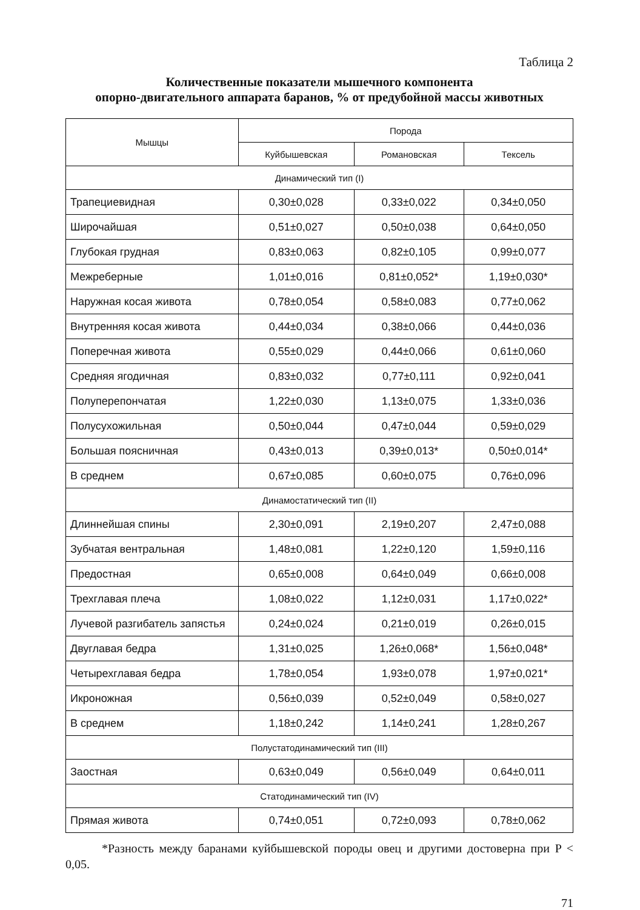Таблица 2
Количественные показатели мышечного компонента
опорно-двигательного аппарата баранов, % от предубойной массы животных
| Мышцы | Порода | | |
| --- | --- | --- | --- |
| | Куйбышевская | Романовская | Тексель |
| Динамический тип (I) | | | |
| Трапециевидная | 0,30±0,028 | 0,33±0,022 | 0,34±0,050 |
| Широчайшая | 0,51±0,027 | 0,50±0,038 | 0,64±0,050 |
| Глубокая грудная | 0,83±0,063 | 0,82±0,105 | 0,99±0,077 |
| Межреберные | 1,01±0,016 | 0,81±0,052* | 1,19±0,030* |
| Наружная косая живота | 0,78±0,054 | 0,58±0,083 | 0,77±0,062 |
| Внутренняя косая живота | 0,44±0,034 | 0,38±0,066 | 0,44±0,036 |
| Поперечная живота | 0,55±0,029 | 0,44±0,066 | 0,61±0,060 |
| Средняя ягодичная | 0,83±0,032 | 0,77±0,111 | 0,92±0,041 |
| Полуперепончатая | 1,22±0,030 | 1,13±0,075 | 1,33±0,036 |
| Полусухожильная | 0,50±0,044 | 0,47±0,044 | 0,59±0,029 |
| Большая поясничная | 0,43±0,013 | 0,39±0,013* | 0,50±0,014* |
| В среднем | 0,67±0,085 | 0,60±0,075 | 0,76±0,096 |
| Динамостатический тип (II) | | | |
| Длиннейшая спины | 2,30±0,091 | 2,19±0,207 | 2,47±0,088 |
| Зубчатая вентральная | 1,48±0,081 | 1,22±0,120 | 1,59±0,116 |
| Предостная | 0,65±0,008 | 0,64±0,049 | 0,66±0,008 |
| Трехглавая плеча | 1,08±0,022 | 1,12±0,031 | 1,17±0,022* |
| Лучевой разгибатель запястья | 0,24±0,024 | 0,21±0,019 | 0,26±0,015 |
| Двуглавая бедра | 1,31±0,025 | 1,26±0,068* | 1,56±0,048* |
| Четырехглавая бедра | 1,78±0,054 | 1,93±0,078 | 1,97±0,021* |
| Икроножная | 0,56±0,039 | 0,52±0,049 | 0,58±0,027 |
| В среднем | 1,18±0,242 | 1,14±0,241 | 1,28±0,267 |
| Полустатодинамический тип (III) | | | |
| Заостная | 0,63±0,049 | 0,56±0,049 | 0,64±0,011 |
| Статодинамический тип (IV) | | | |
| Прямая живота | 0,74±0,051 | 0,72±0,093 | 0,78±0,062 |
*Разность между баранами куйбышевской породы овец и другими достоверна при P < 0,05.
71